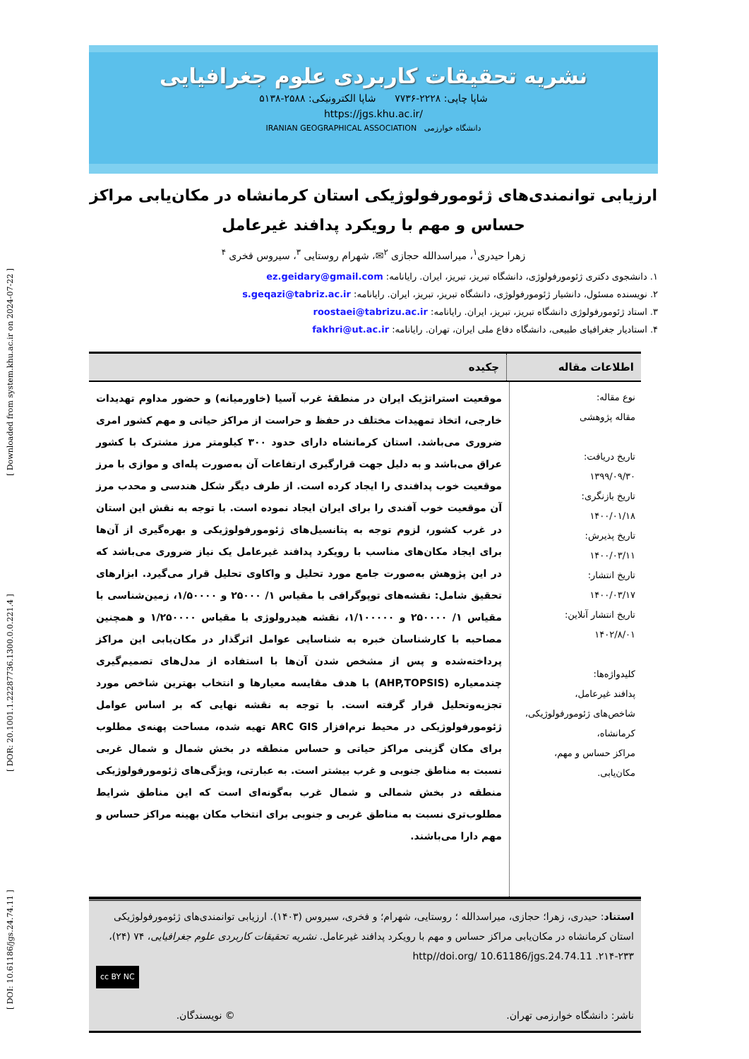[ DOI: 10.61186/jgs.24.74.11 ] [ DOR: 20.1001.1.22287736.1300.0.0.221.4 ] [ Downloaded from system.khu.ac.ir on 2024-07-22 ]
نشریه تحقیقات کاربردی علوم جغرافیایی
شاپا چاپی: ۲۲۲۸-۷۷۳۶ شاپا الکترونیکی: ۲۵۸۸-۵۱۳۸
https://jgs.khu.ac.ir/
دانشگاه خوارزمی IRANIAN GEOGRAPHICAL ASSOCIATION
ارزیابی توانمندی‌های ژئومورفولوژیکی استان کرمانشاه در مکان‌یابی مراکز حساس و مهم با رویکرد پدافند غیرعامل
زهرا حیدری<sup>۱</sup>، میراسدالله حجازی <sup>۲</sup>✉، شهرام روستایی <sup>۳</sup>، سیروس فخری <sup>۴</sup>
۱. دانشجوی دکتری ژئومورفولوژی، دانشگاه تبریز، تبریز، ایران. رایانامه: ez.geidary@gmail.com
۲. نویسنده مسئول، دانشیار ژئومورفولوژی، دانشگاه تبریز، تبریز، ایران. رایانامه: s.geqazi@tabriz.ac.ir
۳. استاد ژئومورفولوژی دانشگاه تبریز، تبریز، ایران. رایانامه: roostaei@tabrizu.ac.ir
۴. استادیار جغرافیای طبیعی، دانشگاه دفاع ملی ایران، تهران. رایانامه: fakhri@ut.ac.ir
اطلاعات مقاله چکیده
نوع مقاله:
مقاله پژوهشی
تاریخ دریافت:
۱۳۹۹/۰۹/۳۰
تاریخ بازنگری:
۱۴۰۰/۰۱/۱۸
تاریخ پذیرش:
۱۴۰۰/۰۳/۱۱
تاریخ انتشار:
۱۴۰۰/۰۳/۱۷
تاریخ انتشار آنلاین:
۱۴۰۲/۸/۰۱
کلیدواژه‌ها:
پدافند غیرعامل،
شاخص‌های ژئومورفولوژیکی،
کرمانشاه،
مراکز حساس و مهم،
مکان‌یابی.
موقعیت استراتژیک ایران در منطقهٔ غرب آسیا (خاورمیانه) و حضور مداوم تهدیدات خارجی، اتخاذ تمهیدات مختلف در حفظ و حراست از مراکز حیاتی و مهم کشور امری ضروری می‌باشد. استان کرمانشاه دارای حدود ۳۰۰ کیلومتر مرز مشترک با کشور عراق می‌باشد و به دلیل جهت قرارگیری ارتفاعات آن به‌صورت پله‌ای و موازی با مرز موقعیت خوب پدافندی را ایجاد کرده است. از طرف دیگر شکل هندسی و محدب مرز آن موقعیت خوب آفندی را برای ایران ایجاد نموده است. با توجه به نقش این استان در غرب کشور، لزوم توجه به پتانسیل‌های ژئومورفولوژیکی و بهره‌گیری از آن‌ها برای ایجاد مکان‌های مناسب با رویکرد پدافند غیرعامل یک نیاز ضروری می‌باشد که در این پژوهش به‌صورت جامع مورد تحلیل و واکاوی تحلیل قرار می‌گیرد. ابزارهای تحقیق شامل: نقشه‌های توپوگرافی با مقیاس ۱/ ۲۵۰۰۰ و ۱/۵۰۰۰۰، زمین‌شناسی با مقیاس ۱/ ۲۵۰۰۰۰ و ۱/۱۰۰۰۰۰، نقشه هیدرولوژی با مقیاس ۱/۲۵۰۰۰۰ و همچنین مصاحبه با کارشناسان خبره به شناسایی عوامل اثرگذار در مکان‌یابی این مراکز پرداخته‌شده و پس از مشخص شدن آن‌ها با استفاده از مدل‌های تصمیم‌گیری چندمعیاره (AHP,TOPSIS) با هدف مقایسه معیارها و انتخاب بهترین شاخص مورد تجزیه‌وتحلیل قرار گرفته است. با توجه به نقشه نهایی که بر اساس عوامل ژئومورفولوژیکی در محیط نرم‌افزار ARC GIS تهیه شده، مساحت پهنه‌ی مطلوب برای مکان گزینی مراکز حیاتی و حساس منطقه در بخش شمال و شمال غربی نسبت به مناطق جنوبی و غرب بیشتر است. به عبارتی، ویژگی‌های ژئومورفولوژیکی منطقه در بخش شمالی و شمال غرب به‌گونه‌ای است که این مناطق شرایط مطلوب‌تری نسبت به مناطق غربی و جنوبی برای انتخاب مکان بهینه مراکز حساس و مهم دارا می‌باشند.
استناد: حیدری، زهرا؛ حجازی، میراسدالله ؛ روستایی، شهرام؛ و فخری، سیروس (۱۴۰۳). ارزیابی توانمندی‌های ژئومورفولوژیکی استان کرمانشاه در مکان‌یابی مراکز حساس و مهم با رویکرد پدافند غیرعامل. نشریه تحقیقات کاربردی علوم جغرافیایی، ۷۴ (۲۴)، ۲۳۳-۲۱۴. http//doi.org/ 10.61186/jgs.24.74.11
cc BY NC
ناشر: دانشگاه خوارزمی تهران. © نویسندگان.